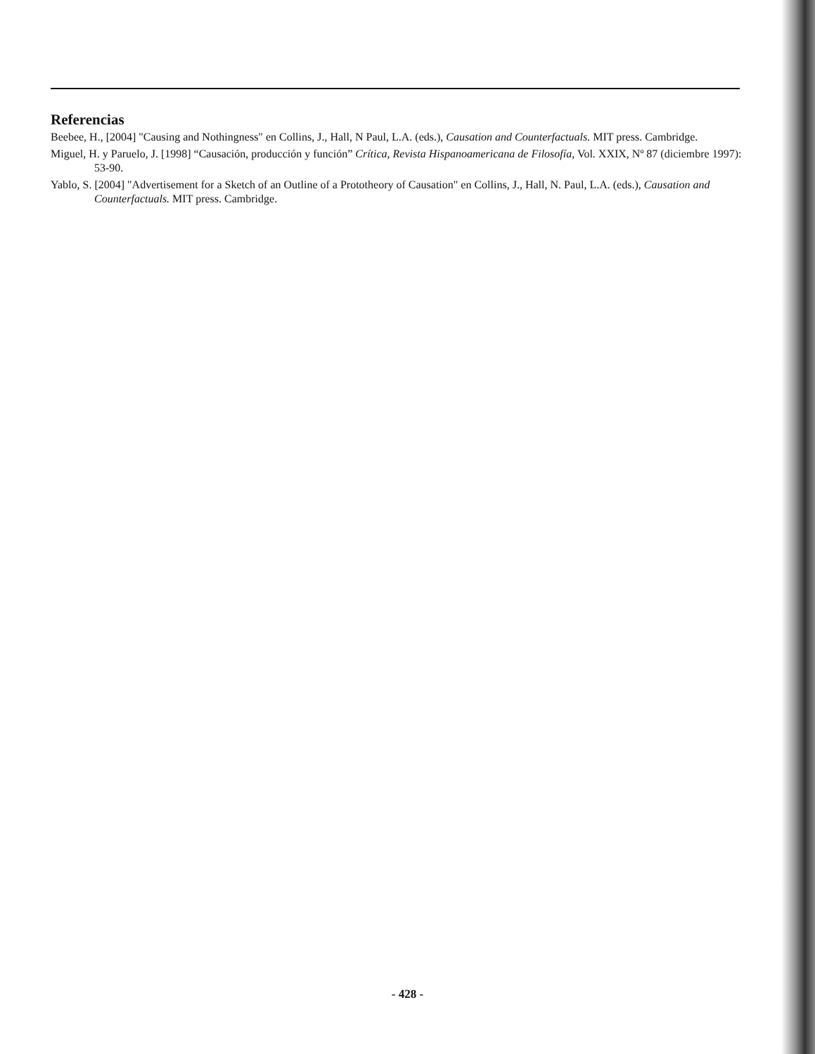Referencias
Beebee, H., [2004] "Causing and Nothingness" en Collins, J., Hall, N Paul, L.A. (eds.), Causation and Counterfactuals. MIT press. Cambridge.
Miguel, H. y Paruelo, J. [1998] “Causación, producción y función” Crítica, Revista Hispanoamericana de Filosofía, Vol. XXIX, Nº 87 (diciembre 1997): 53-90.
Yablo, S. [2004] "Advertisement for a Sketch of an Outline of a Prototheory of Causation" en Collins, J., Hall, N. Paul, L.A. (eds.), Causation and Counterfactuals. MIT press. Cambridge.
- 428 -